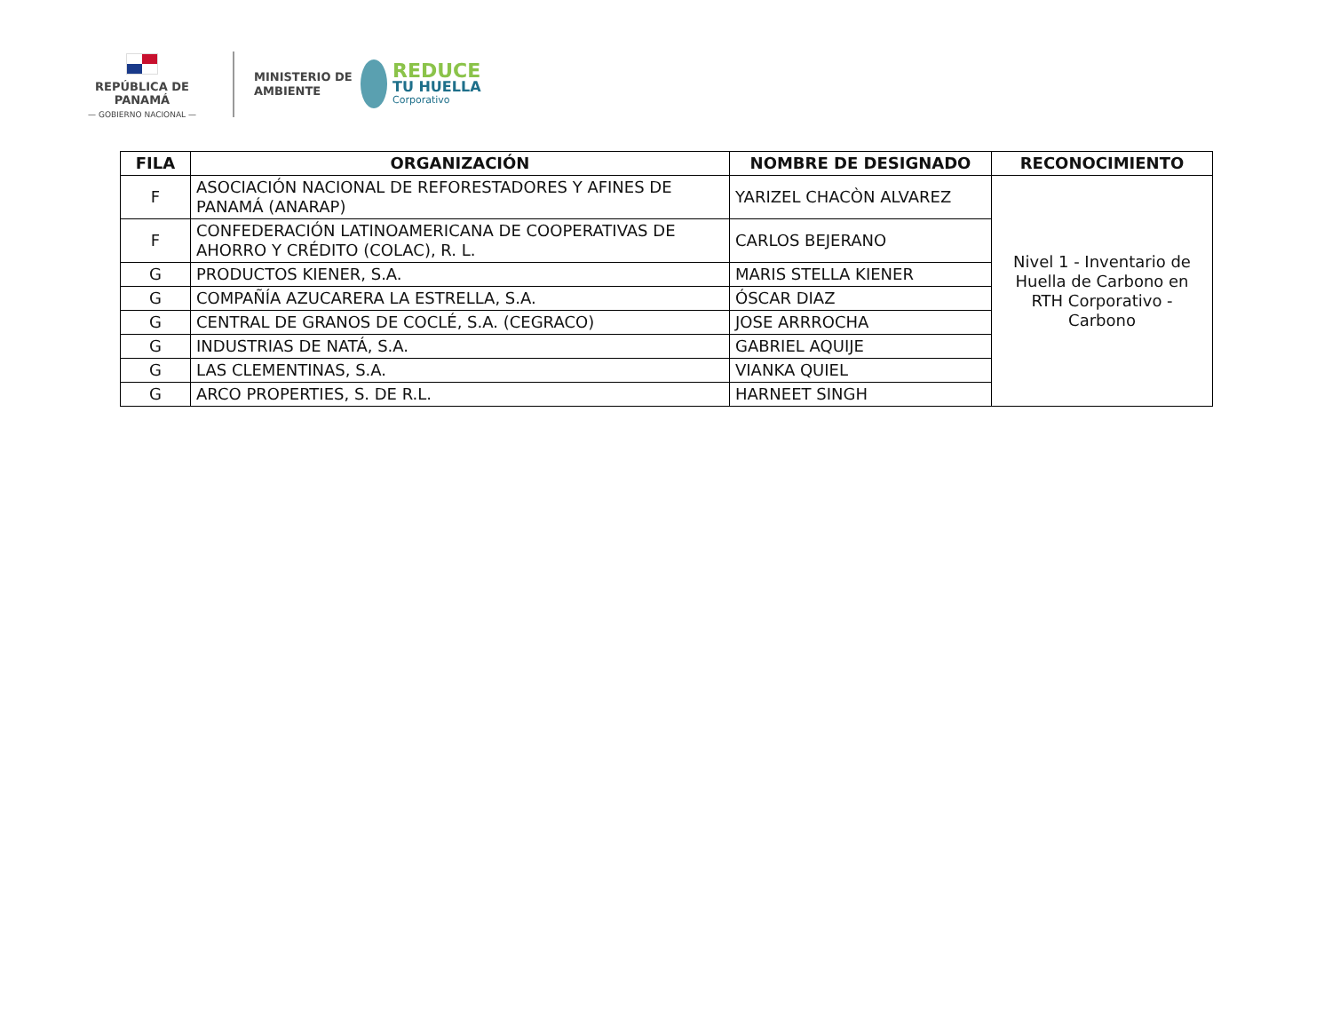REPÚBLICA DE PANAMÁ
— GOBIERNO NACIONAL —
MINISTERIO DE
AMBIENTE
REDUCE
TU HUELLA
Corporativo
| FILA | ORGANIZACIÓN | NOMBRE DE DESIGNADO | RECONOCIMIENTO |
| --- | --- | --- | --- |
| F | ASOCIACIÓN NACIONAL DE REFORESTADORES Y AFINES DE PANAMÁ (ANARAP) | YARIZEL CHACÒN ALVAREZ | Nivel 1 - Inventario de Huella de Carbono en RTH Corporativo - Carbono |
| F | CONFEDERACIÓN LATINOAMERICANA DE COOPERATIVAS DE AHORRO Y CRÉDITO (COLAC), R. L. | CARLOS BEJERANO | |
| G | PRODUCTOS KIENER, S.A. | MARIS STELLA KIENER | |
| G | COMPAÑÍA AZUCARERA LA ESTRELLA, S.A. | ÓSCAR DIAZ | |
| G | CENTRAL DE GRANOS DE COCLÉ, S.A. (CEGRACO) | JOSE ARRROCHA | |
| G | INDUSTRIAS DE NATÁ, S.A. | GABRIEL AQUIJE | |
| G | LAS CLEMENTINAS, S.A. | VIANKA QUIEL | |
| G | ARCO PROPERTIES, S. DE R.L. | HARNEET SINGH | |